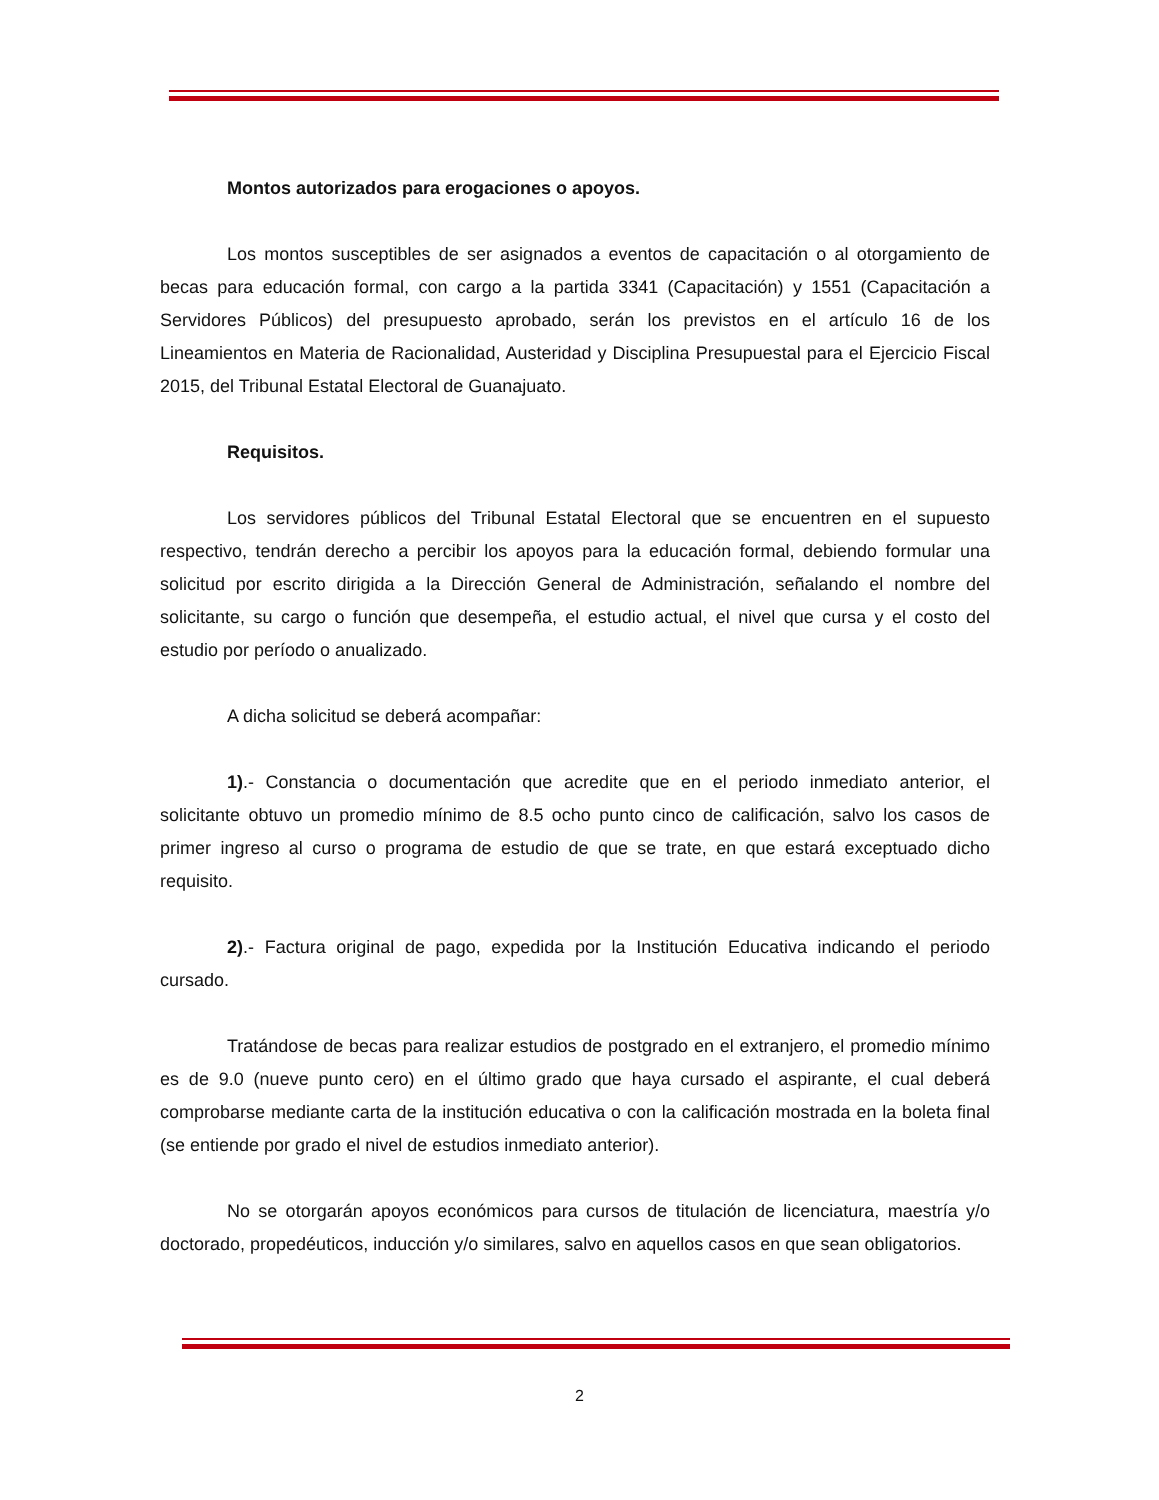Montos autorizados para erogaciones o apoyos.
Los montos susceptibles de ser asignados a eventos de capacitación o al otorgamiento de becas para educación formal, con cargo a la partida 3341 (Capacitación) y 1551 (Capacitación a Servidores Públicos) del presupuesto aprobado, serán los previstos en el artículo 16 de los Lineamientos en Materia de Racionalidad, Austeridad y Disciplina Presupuestal para el Ejercicio Fiscal 2015, del Tribunal Estatal Electoral de Guanajuato.
Requisitos.
Los servidores públicos del Tribunal Estatal Electoral que se encuentren en el supuesto respectivo, tendrán derecho a percibir los apoyos para la educación formal, debiendo formular una solicitud por escrito dirigida a la Dirección General de Administración, señalando el nombre del solicitante, su cargo o función que desempeña, el estudio actual, el nivel que cursa y el costo del estudio por período o anualizado.
A dicha solicitud se deberá acompañar:
1).- Constancia o documentación que acredite que en el periodo inmediato anterior, el solicitante obtuvo un promedio mínimo de 8.5 ocho punto cinco de calificación, salvo los casos de primer ingreso al curso o programa de estudio de que se trate, en que estará exceptuado dicho requisito.
2).- Factura original de pago, expedida por la Institución Educativa indicando el periodo cursado.
Tratándose de becas para realizar estudios de postgrado en el extranjero, el promedio mínimo es de 9.0 (nueve punto cero) en el último grado que haya cursado el aspirante, el cual deberá comprobarse mediante carta de la institución educativa o con la calificación mostrada en la boleta final (se entiende por grado el nivel de estudios inmediato anterior).
No se otorgarán apoyos económicos para cursos de titulación de licenciatura, maestría y/o doctorado, propedéuticos, inducción y/o similares, salvo en aquellos casos en que sean obligatorios.
2